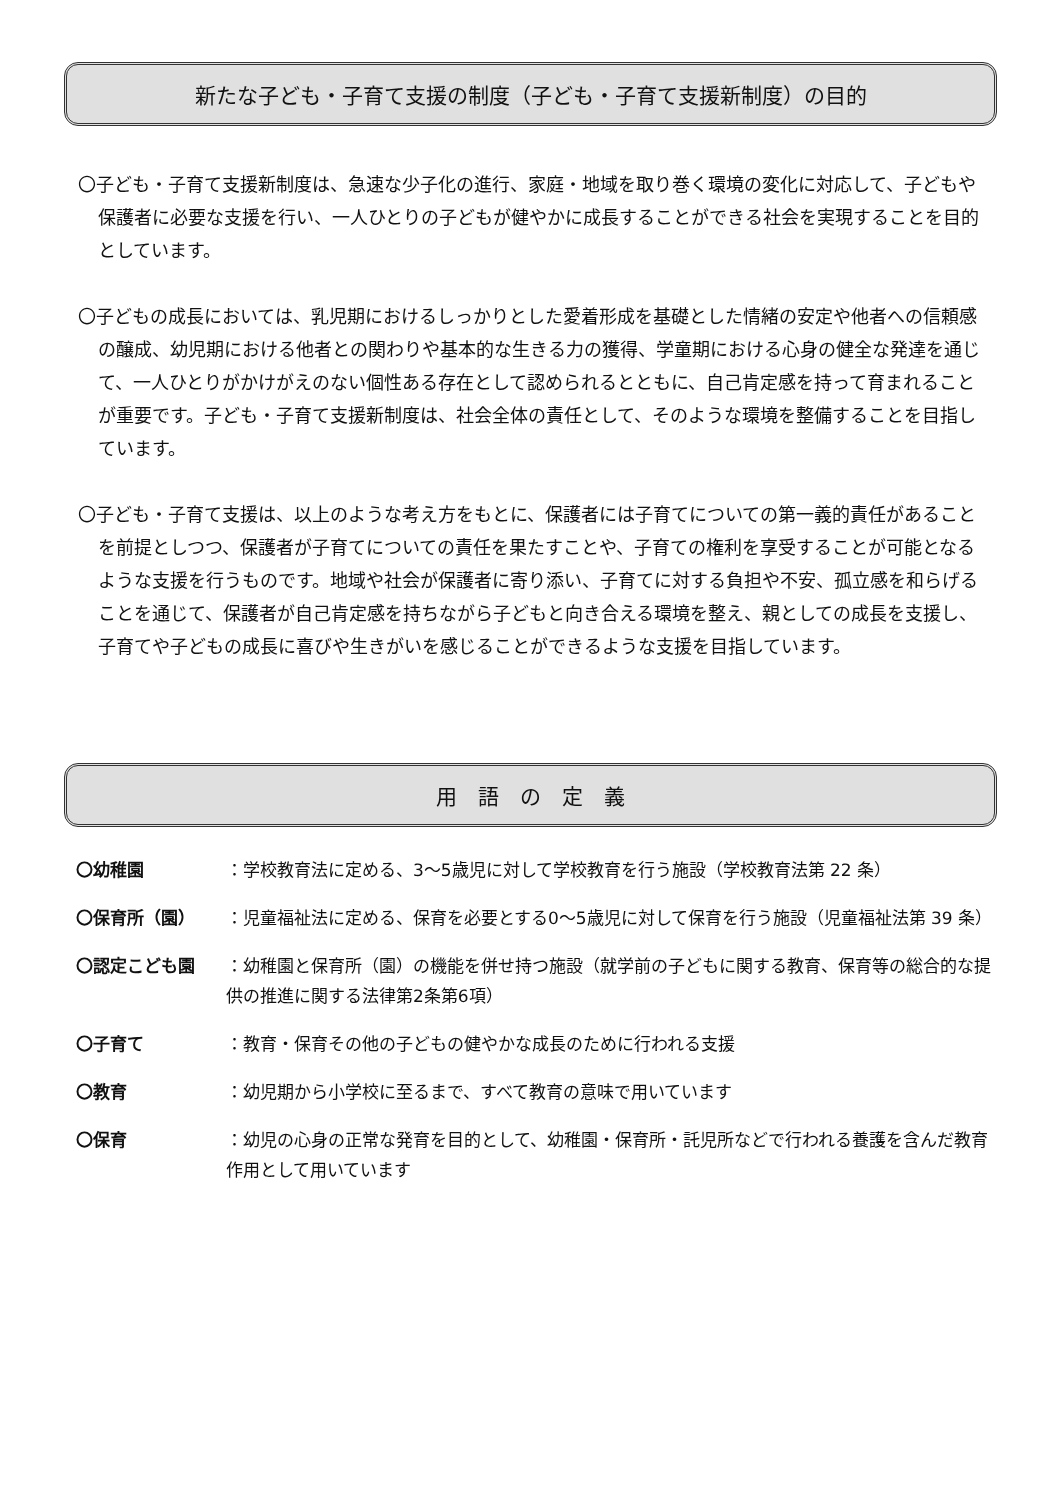新たな子ども・子育て支援の制度（子ども・子育て支援新制度）の目的
〇子ども・子育て支援新制度は、急速な少子化の進行、家庭・地域を取り巻く環境の変化に対応して、子どもや保護者に必要な支援を行い、一人ひとりの子どもが健やかに成長することができる社会を実現することを目的としています。
〇子どもの成長においては、乳児期におけるしっかりとした愛着形成を基礎とした情緒の安定や他者への信頼感の醸成、幼児期における他者との関わりや基本的な生きる力の獲得、学童期における心身の健全な発達を通じて、一人ひとりがかけがえのない個性ある存在として認められるとともに、自己肯定感を持って育まれることが重要です。子ども・子育て支援新制度は、社会全体の責任として、そのような環境を整備することを目指しています。
〇子ども・子育て支援は、以上のような考え方をもとに、保護者には子育てについての第一義的責任があることを前提としつつ、保護者が子育てについての責任を果たすことや、子育ての権利を享受することが可能となるような支援を行うものです。地域や社会が保護者に寄り添い、子育てに対する負担や不安、孤立感を和らげることを通じて、保護者が自己肯定感を持ちながら子どもと向き合える環境を整え、親としての成長を支援し、子育てや子どもの成長に喜びや生きがいを感じることができるような支援を目指しています。
用　語　の　定　義
| 〇幼稚園 | ：学校教育法に定める、3～5歳児に対して学校教育を行う施設（学校教育法第 22 条） |
| 〇保育所（園） | ：児童福祉法に定める、保育を必要とする0～5歳児に対して保育を行う施設（児童福祉法第 39 条） |
| 〇認定こども園 | ：幼稚園と保育所（園）の機能を併せ持つ施設（就学前の子どもに関する教育、保育等の総合的な提供の推進に関する法律第2条第6項） |
| 〇子育て | ：教育・保育その他の子どもの健やかな成長のために行われる支援 |
| 〇教育 | ：幼児期から小学校に至るまで、すべて教育の意味で用いています |
| 〇保育 | ：幼児の心身の正常な発育を目的として、幼稚園・保育所・託児所などで行われる養護を含んだ教育作用として用いています |